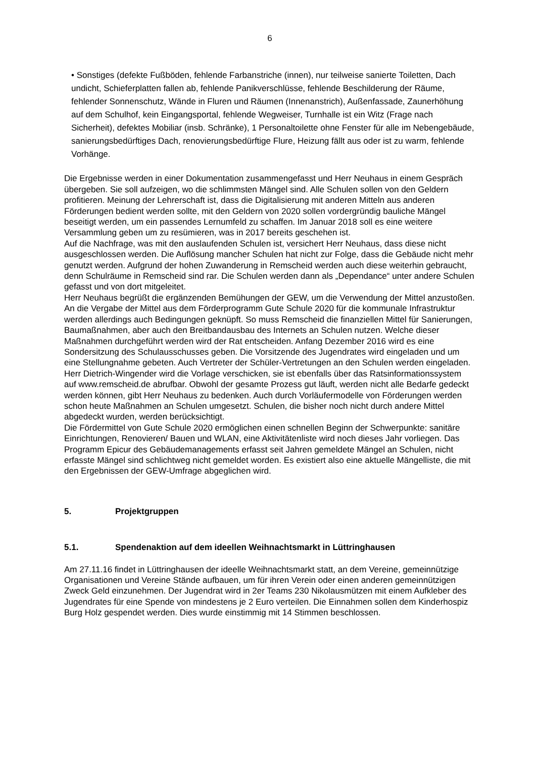6
• Sonstiges (defekte Fußböden, fehlende Farbanstriche (innen), nur teilweise sanierte Toiletten, Dach undicht, Schieferplatten fallen ab, fehlende Panikverschlüsse, fehlende Beschilderung der Räume, fehlender Sonnenschutz, Wände in Fluren und Räumen (Innenanstrich), Außenfassade, Zaunerhöhung auf dem Schulhof, kein Eingangsportal, fehlende Wegweiser, Turnhalle ist ein Witz (Frage nach Sicherheit), defektes Mobiliar (insb. Schränke), 1 Personaltoilette ohne Fenster für alle im Nebengebäude, sanierungsbedürftiges Dach, renovierungsbedürftige Flure, Heizung fällt aus oder ist zu warm, fehlende Vorhänge.
Die Ergebnisse werden in einer Dokumentation zusammengefasst und Herr Neuhaus in einem Gespräch übergeben. Sie soll aufzeigen, wo die schlimmsten Mängel sind. Alle Schulen sollen von den Geldern profitieren. Meinung der Lehrerschaft ist, dass die Digitalisierung mit anderen Mitteln aus anderen Förderungen bedient werden sollte, mit den Geldern von 2020 sollen vordergründig bauliche Mängel beseitigt werden, um ein passendes Lernumfeld zu schaffen. Im Januar 2018 soll es eine weitere Versammlung geben um zu resümieren, was in 2017 bereits geschehen ist.
Auf die Nachfrage, was mit den auslaufenden Schulen ist, versichert Herr Neuhaus, dass diese nicht ausgeschlossen werden. Die Auflösung mancher Schulen hat nicht zur Folge, dass die Gebäude nicht mehr genutzt werden. Aufgrund der hohen Zuwanderung in Remscheid werden auch diese weiterhin gebraucht, denn Schulräume in Remscheid sind rar. Die Schulen werden dann als „Dependance“ unter andere Schulen gefasst und von dort mitgeleitet.
Herr Neuhaus begrüßt die ergänzenden Bemühungen der GEW, um die Verwendung der Mittel anzustoßen. An die Vergabe der Mittel aus dem Förderprogramm Gute Schule 2020 für die kommunale Infrastruktur werden allerdings auch Bedingungen geknüpft. So muss Remscheid die finanziellen Mittel für Sanierungen, Baumaßnahmen, aber auch den Breitbandausbau des Internets an Schulen nutzen. Welche dieser Maßnahmen durchgeführt werden wird der Rat entscheiden. Anfang Dezember 2016 wird es eine Sondersitzung des Schulausschusses geben. Die Vorsitzende des Jugendrates wird eingeladen und um eine Stellungnahme gebeten. Auch Vertreter der Schüler-Vertretungen an den Schulen werden eingeladen. Herr Dietrich-Wingender wird die Vorlage verschicken, sie ist ebenfalls über das Ratsinformationssystem auf www.remscheid.de abrufbar. Obwohl der gesamte Prozess gut läuft, werden nicht alle Bedarfe gedeckt werden können, gibt Herr Neuhaus zu bedenken. Auch durch Vorläufermodelle von Förderungen werden schon heute Maßnahmen an Schulen umgesetzt. Schulen, die bisher noch nicht durch andere Mittel abgedeckt wurden, werden berücksichtigt.
Die Fördermittel von Gute Schule 2020 ermöglichen einen schnellen Beginn der Schwerpunkte: sanitäre Einrichtungen, Renovieren/ Bauen und WLAN, eine Aktivitätenliste wird noch dieses Jahr vorliegen. Das Programm Epicur des Gebäudemanagements erfasst seit Jahren gemeldete Mängel an Schulen, nicht erfasste Mängel sind schlichtweg nicht gemeldet worden. Es existiert also eine aktuelle Mängelliste, die mit den Ergebnissen der GEW-Umfrage abgeglichen wird.
5. Projektgruppen
5.1. Spendenaktion auf dem ideellen Weihnachtsmarkt in Lüttringhausen
Am 27.11.16 findet in Lüttringhausen der ideelle Weihnachtsmarkt statt, an dem Vereine, gemeinnützige Organisationen und Vereine Stände aufbauen, um für ihren Verein oder einen anderen gemeinnützigen Zweck Geld einzunehmen. Der Jugendrat wird in 2er Teams 230 Nikolausmützen mit einem Aufkleber des Jugendrates für eine Spende von mindestens je 2 Euro verteilen. Die Einnahmen sollen dem Kinderhospiz Burg Holz gespendet werden. Dies wurde einstimmig mit 14 Stimmen beschlossen.